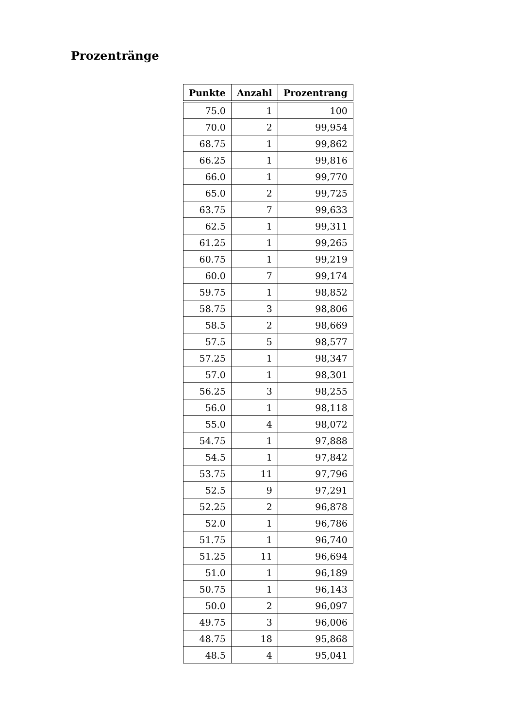Prozentränge
| Punkte | Anzahl | Prozentrang |
| --- | --- | --- |
| 75.0 | 1 | 100 |
| 70.0 | 2 | 99,954 |
| 68.75 | 1 | 99,862 |
| 66.25 | 1 | 99,816 |
| 66.0 | 1 | 99,770 |
| 65.0 | 2 | 99,725 |
| 63.75 | 7 | 99,633 |
| 62.5 | 1 | 99,311 |
| 61.25 | 1 | 99,265 |
| 60.75 | 1 | 99,219 |
| 60.0 | 7 | 99,174 |
| 59.75 | 1 | 98,852 |
| 58.75 | 3 | 98,806 |
| 58.5 | 2 | 98,669 |
| 57.5 | 5 | 98,577 |
| 57.25 | 1 | 98,347 |
| 57.0 | 1 | 98,301 |
| 56.25 | 3 | 98,255 |
| 56.0 | 1 | 98,118 |
| 55.0 | 4 | 98,072 |
| 54.75 | 1 | 97,888 |
| 54.5 | 1 | 97,842 |
| 53.75 | 11 | 97,796 |
| 52.5 | 9 | 97,291 |
| 52.25 | 2 | 96,878 |
| 52.0 | 1 | 96,786 |
| 51.75 | 1 | 96,740 |
| 51.25 | 11 | 96,694 |
| 51.0 | 1 | 96,189 |
| 50.75 | 1 | 96,143 |
| 50.0 | 2 | 96,097 |
| 49.75 | 3 | 96,006 |
| 48.75 | 18 | 95,868 |
| 48.5 | 4 | 95,041 |